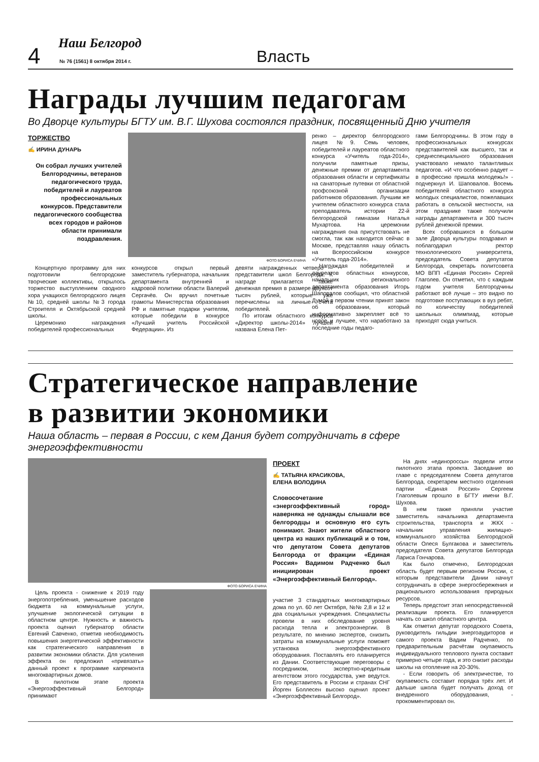4 Наш Белгород
№ 76 (1561) 8 октября 2014 г. Власть
Награды лучшим педагогам
Во Дворце культуры БГТУ им. В.Г. Шухова состоялся праздник, посвященный Дню учителя
ТОРЖЕСТВО
✍ ИРИНА ДУНАРЬ
Он собрал лучших учителей Белгородчины, ветеранов педагогического труда, победителей и лауреатов профессиональных конкурсов. Представители педагогического сообщества всех городов и районов области принимали поздравления.
ФОТО БОРИСА ЕЧИНА
ренко – директор белгородского лицея №9. Семь человек, победителей и лауреатов областного конкурса «Учитель года-2014», получили памятные призы, денежные премии от департамента образования области и сертификаты на санаторные путевки от областной профсоюзной организации работников образования. Лучшим же учителем областного конкурса стала преподаватель истории 22-й белгородской гимназии Наталья Мухартова. На церемонии награждения она присутствовать не смогла, так как находится сейчас в Москве, представляя нашу область на Всероссийском конкурсе «Учитель года-2014».
Награждая победителей и лауреатов областных конкурсов, начальник регионального департамента образования Игорь Шаповалов сообщил, что областной Думой в первом чтении принят закон об образовании, который информативно закрепляет всё то новое и лучшее, что наработано за последние годы педаго-
гами Белгородчины. В этом году в профессиональных конкурсах представителей как высшего, так и среднеспециального образования участвовало немало талантливых педагогов. «И что особенно радует – в профессию пришла молодежь!» - подчеркнул И. Шаповалов. Восемь победителей областного конкурса молодых специалистов, пожелавших работать в сельской местности, на этом празднике также получили награды департамента и 300 тысяч рублей денежной премии.
Всех собравшихся в большом зале Дворца культуры поздравил и поблагодарил ректор технологического университета, председатель Совета депутатов Белгорода, секретарь политсовета МО ВПП «Единая Россия» Сергей Глаголев. Он отметил, что с каждым годом учителя Белгородчины работают всё лучше – это видно по подготовке поступающих в вуз ребят, по количеству победителей школьных олимпиад, которые приходят сюда учиться.
Концертную программу для них подготовили белгородские творческие коллективы, открылось торжество выступлением сводного хора учащихся белгородского лицея №10, средней школы №3 города Строителя и Октябрьской средней школы.
Церемонию награждения победителей профессиональных
конкурсов открыл первый заместитель губернатора, начальник департамента внутренней и кадровой политики области Валерий Сергачёв. Он вручил почетные грамоты Министерства образования РФ и памятные подарки учителям, которые победили в конкурсе «Лучший учитель Российской Федерации». Из
девяти награжденных четверо – представители школ Белгорода. К награде прилагается также денежная премия в размере двухсот тысяч рублей, которые уже перечислены на личные счета победителей.
По итогам областного конкурса «Директор школы-2014» лучшей названа Елена Пет-
Стратегическое направление
в развитии экономики
Наша область – первая в России, с кем Дания будет сотрудничать в сфере энергоэффективности
ФОТО БОРИСА ЕЧИНА
Цель проекта - снижение к 2019 году энергопотребления, уменьшение расходов бюджета на коммунальные услуги, улучшение экологической ситуации в областном центре. Нужность и важность проекта оценил губернатор области Евгений Савченко, отметив необходимость повышения энергетической эффективности как стратегического направления в развитии экономики области. Для усиления эффекта он предложил «привязать» данный проект к программе капремонта многоквартирных домов.
В пилотном этапе проекта «Энергоэффективный Белгород» принимают
ПРОЕКТ
✍ ТАТЬЯНА КРАСИКОВА,
ЕЛЕНА ВОЛОДИНА
Словосочетание «энергоэффективный город» наверняка не однажды слышали все белгородцы и основную его суть понимают. Знают жители областного центра из наших публикаций и о том, что депутатом Совета депутатов Белгорода от фракции «Единая Россия» Вадимом Радченко был инициирован проект «Энергоэффективный Белгород».
участие 3 стандартных многоквартирных дома по ул. 60 лет Октября, №№ 2,8 и 12 и два социальных учреждения. Специалисты провели в них обследование уровня расхода тепла и электроэнергии. В результате, по мнению экспертов, снизить затраты на коммунальные услуги поможет установка энергоэффективного оборудования. Поставлять его планируется из Дании. Соответствующие переговоры с посредником, экспертно-кредитным агентством этого государства, уже ведутся. Его представитель в России и странах СНГ Йорген Боллесен высоко оценил проект «Энергоэффективный Белгород».
На днях «единороссы» подвели итоги пилотного этапа проекта. Заседание во главе с председателем Совета депутатов Белгорода, секретарем местного отделения партии «Единая Россия» Сергеем Глаголевым прошло в БГТУ имени В.Г. Шухова.
В нем также приняли участие заместитель начальника департамента строительства, транспорта и ЖКХ - начальник управления жилищно-коммунального хозяйства Белгородской области Олеся Булгакова и заместитель председателя Совета депутатов Белгорода Лариса Гончарова.
Как было отмечено, Белгородская область будет первым регионом России, с которым представители Дании начнут сотрудничать в сфере энергосбережения и рационального использования природных ресурсов.
Теперь предстоит этап непосредственной реализации проекта. Его планируется начать со школ областного центра.
Как отметил депутат городского Совета, руководитель гильдии энергоаудиторов и самого проекта Вадим Радченко, по предварительным расчётам окупаемость индивидуального теплового пункта составит примерно четыре года, и это снизит расходы школы на отопление на 20-30%.
- Если говорить об электричестве, то окупаемость составит порядка трёх лет. И дальше школа будет получать доход от внедренного оборудования, - прокомментировал он.